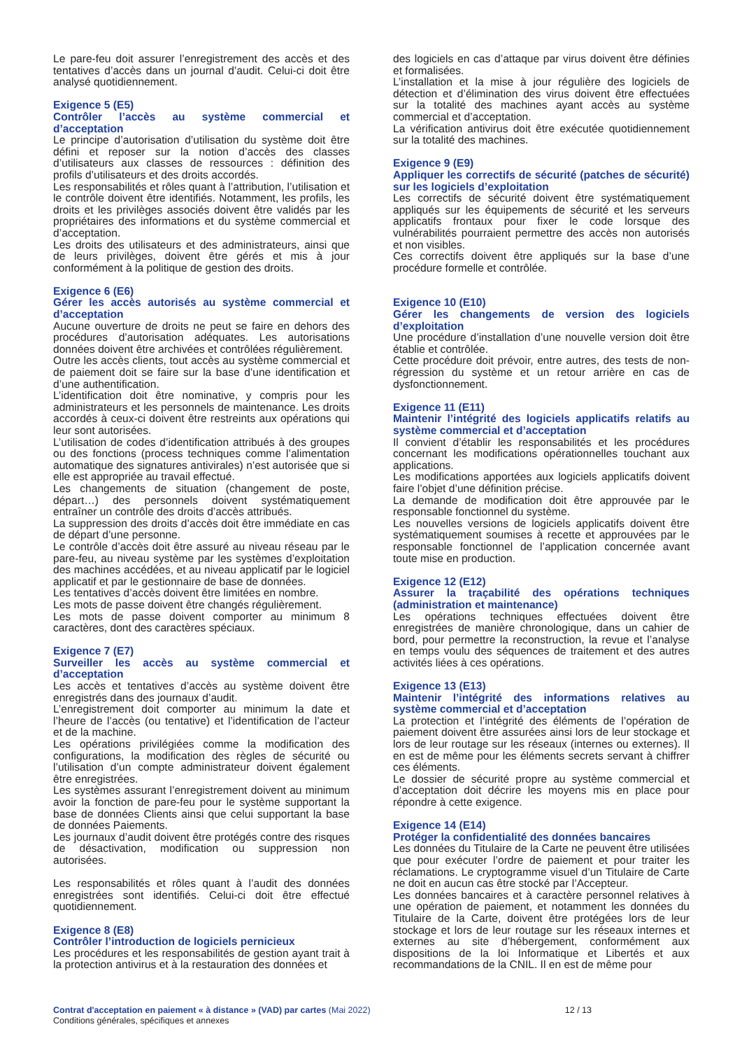Le pare-feu doit assurer l’enregistrement des accès et des tentatives d’accès dans un journal d’audit. Celui-ci doit être analysé quotidiennement.
Exigence 5 (E5)
Contrôler l’accès au système commercial et d’acceptation
Le principe d’autorisation d’utilisation du système doit être défini et reposer sur la notion d’accès des classes d’utilisateurs aux classes de ressources : définition des profils d’utilisateurs et des droits accordés.
Les responsabilités et rôles quant à l’attribution, l’utilisation et le contrôle doivent être identifiés. Notamment, les profils, les droits et les privilèges associés doivent être validés par les propriétaires des informations et du système commercial et d’acceptation.
Les droits des utilisateurs et des administrateurs, ainsi que de leurs privilèges, doivent être gérés et mis à jour conformément à la politique de gestion des droits.
Exigence 6 (E6)
Gérer les accès autorisés au système commercial et d’acceptation
Aucune ouverture de droits ne peut se faire en dehors des procédures d’autorisation adéquates. Les autorisations données doivent être archivées et contrôlées régulièrement.
Outre les accès clients, tout accès au système commercial et de paiement doit se faire sur la base d’une identification et d’une authentification.
L’identification doit être nominative, y compris pour les administrateurs et les personnels de maintenance. Les droits accordés à ceux-ci doivent être restreints aux opérations qui leur sont autorisées.
L’utilisation de codes d’identification attribués à des groupes ou des fonctions (process techniques comme l’alimentation automatique des signatures antivirales) n’est autorisée que si elle est appropriée au travail effectué.
Les changements de situation (changement de poste, départ…) des personnels doivent systématiquement entraîner un contrôle des droits d’accès attribués.
La suppression des droits d’accès doit être immédiate en cas de départ d’une personne.
Le contrôle d’accès doit être assuré au niveau réseau par le pare-feu, au niveau système par les systèmes d’exploitation des machines accédées, et au niveau applicatif par le logiciel applicatif et par le gestionnaire de base de données.
Les tentatives d’accès doivent être limitées en nombre.
Les mots de passe doivent être changés régulièrement.
Les mots de passe doivent comporter au minimum 8 caractères, dont des caractères spéciaux.
Exigence 7 (E7)
Surveiller les accès au système commercial et d’acceptation
Les accès et tentatives d’accès au système doivent être enregistrés dans des journaux d’audit.
L’enregistrement doit comporter au minimum la date et l’heure de l’accès (ou tentative) et l’identification de l’acteur et de la machine.
Les opérations privilégiées comme la modification des configurations, la modification des règles de sécurité ou l’utilisation d’un compte administrateur doivent également être enregistrées.
Les systèmes assurant l’enregistrement doivent au minimum avoir la fonction de pare-feu pour le système supportant la base de données Clients ainsi que celui supportant la base de données Paiements.
Les journaux d’audit doivent être protégés contre des risques de désactivation, modification ou suppression non autorisées.
Les responsabilités et rôles quant à l’audit des données enregistrées sont identifiés. Celui-ci doit être effectué quotidiennement.
Exigence 8 (E8)
Contrôler l’introduction de logiciels pernicieux
Les procédures et les responsabilités de gestion ayant trait à la protection antivirus et à la restauration des données et
des logiciels en cas d’attaque par virus doivent être définies et formalisées.
L’installation et la mise à jour régulière des logiciels de détection et d’élimination des virus doivent être effectuées sur la totalité des machines ayant accès au système commercial et d’acceptation.
La vérification antivirus doit être exécutée quotidiennement sur la totalité des machines.
Exigence 9 (E9)
Appliquer les correctifs de sécurité (patches de sécurité) sur les logiciels d’exploitation
Les correctifs de sécurité doivent être systématiquement appliqués sur les équipements de sécurité et les serveurs applicatifs frontaux pour fixer le code lorsque des vulnérabilités pourraient permettre des accès non autorisés et non visibles.
Ces correctifs doivent être appliqués sur la base d’une procédure formelle et contrôlée.
Exigence 10 (E10)
Gérer les changements de version des logiciels d’exploitation
Une procédure d’installation d’une nouvelle version doit être établie et contrôlée.
Cette procédure doit prévoir, entre autres, des tests de non-régression du système et un retour arrière en cas de dysfonctionnement.
Exigence 11 (E11)
Maintenir l’intégrité des logiciels applicatifs relatifs au système commercial et d’acceptation
Il convient d’établir les responsabilités et les procédures concernant les modifications opérationnelles touchant aux applications.
Les modifications apportées aux logiciels applicatifs doivent faire l’objet d’une définition précise.
La demande de modification doit être approuvée par le responsable fonctionnel du système.
Les nouvelles versions de logiciels applicatifs doivent être systématiquement soumises à recette et approuvées par le responsable fonctionnel de l’application concernée avant toute mise en production.
Exigence 12 (E12)
Assurer la traçabilité des opérations techniques (administration et maintenance)
Les opérations techniques effectuées doivent être enregistrées de manière chronologique, dans un cahier de bord, pour permettre la reconstruction, la revue et l’analyse en temps voulu des séquences de traitement et des autres activités liées à ces opérations.
Exigence 13 (E13)
Maintenir l’intégrité des informations relatives au système commercial et d’acceptation
La protection et l’intégrité des éléments de l’opération de paiement doivent être assurées ainsi lors de leur stockage et lors de leur routage sur les réseaux (internes ou externes). Il en est de même pour les éléments secrets servant à chiffrer ces éléments.
Le dossier de sécurité propre au système commercial et d’acceptation doit décrire les moyens mis en place pour répondre à cette exigence.
Exigence 14 (E14)
Protéger la confidentialité des données bancaires
Les données du Titulaire de la Carte ne peuvent être utilisées que pour exécuter l’ordre de paiement et pour traiter les réclamations. Le cryptogramme visuel d’un Titulaire de Carte ne doit en aucun cas être stocké par l’Accepteur.
Les données bancaires et à caractère personnel relatives à une opération de paiement, et notamment les données du Titulaire de la Carte, doivent être protégées lors de leur stockage et lors de leur routage sur les réseaux internes et externes au site d’hébergement, conformément aux dispositions de la loi Informatique et Libertés et aux recommandations de la CNIL. Il en est de même pour
Contrat d'acceptation en paiement « à distance » (VAD) par cartes (Mai 2022)
Conditions générales, spécifiques et annexes
12 / 13